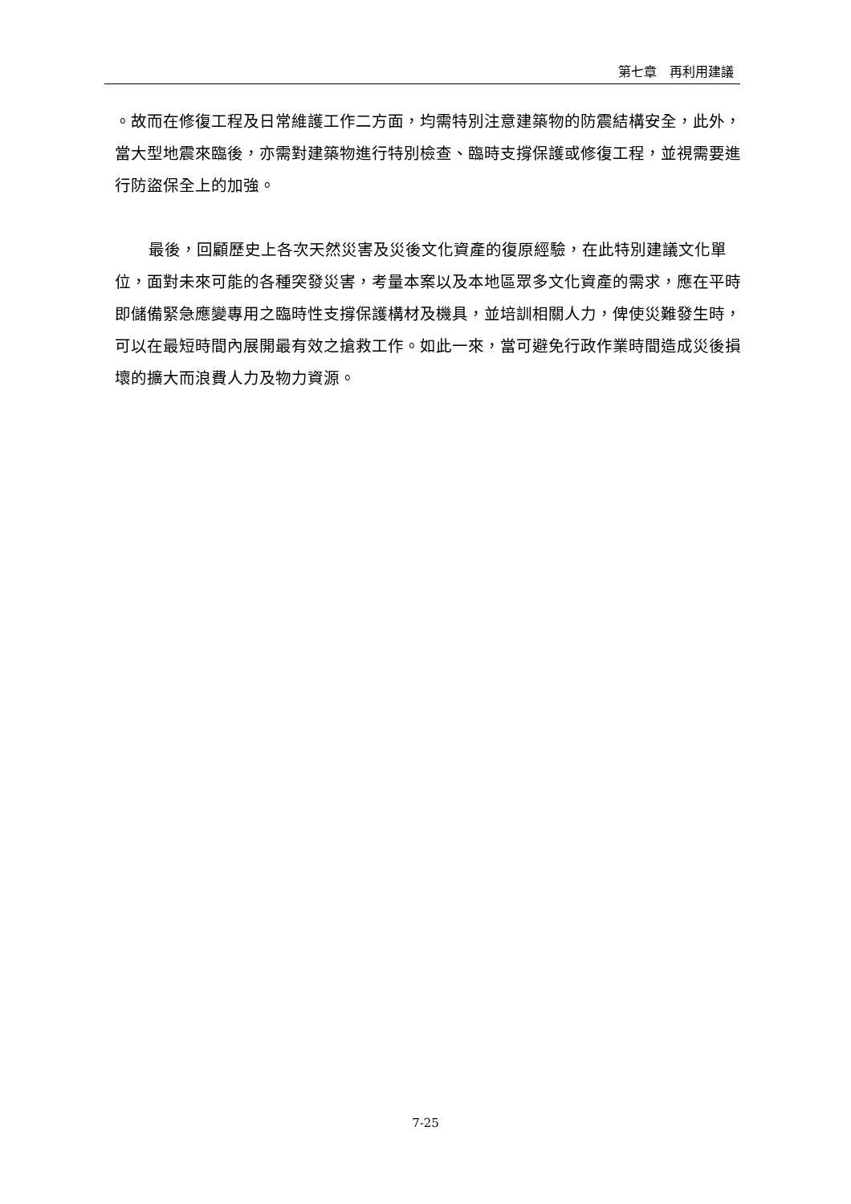第七章　再利用建議
。故而在修復工程及日常維護工作二方面，均需特別注意建築物的防震結構安全，此外，當大型地震來臨後，亦需對建築物進行特別檢查、臨時支撐保護或修復工程，並視需要進行防盜保全上的加強。
最後，回顧歷史上各次天然災害及災後文化資產的復原經驗，在此特別建議文化單位，面對未來可能的各種突發災害，考量本案以及本地區眾多文化資產的需求，應在平時即儲備緊急應變專用之臨時性支撐保護構材及機具，並培訓相關人力，俾使災難發生時，可以在最短時間內展開最有效之搶救工作。如此一來，當可避免行政作業時間造成災後損壞的擴大而浪費人力及物力資源。
7-25